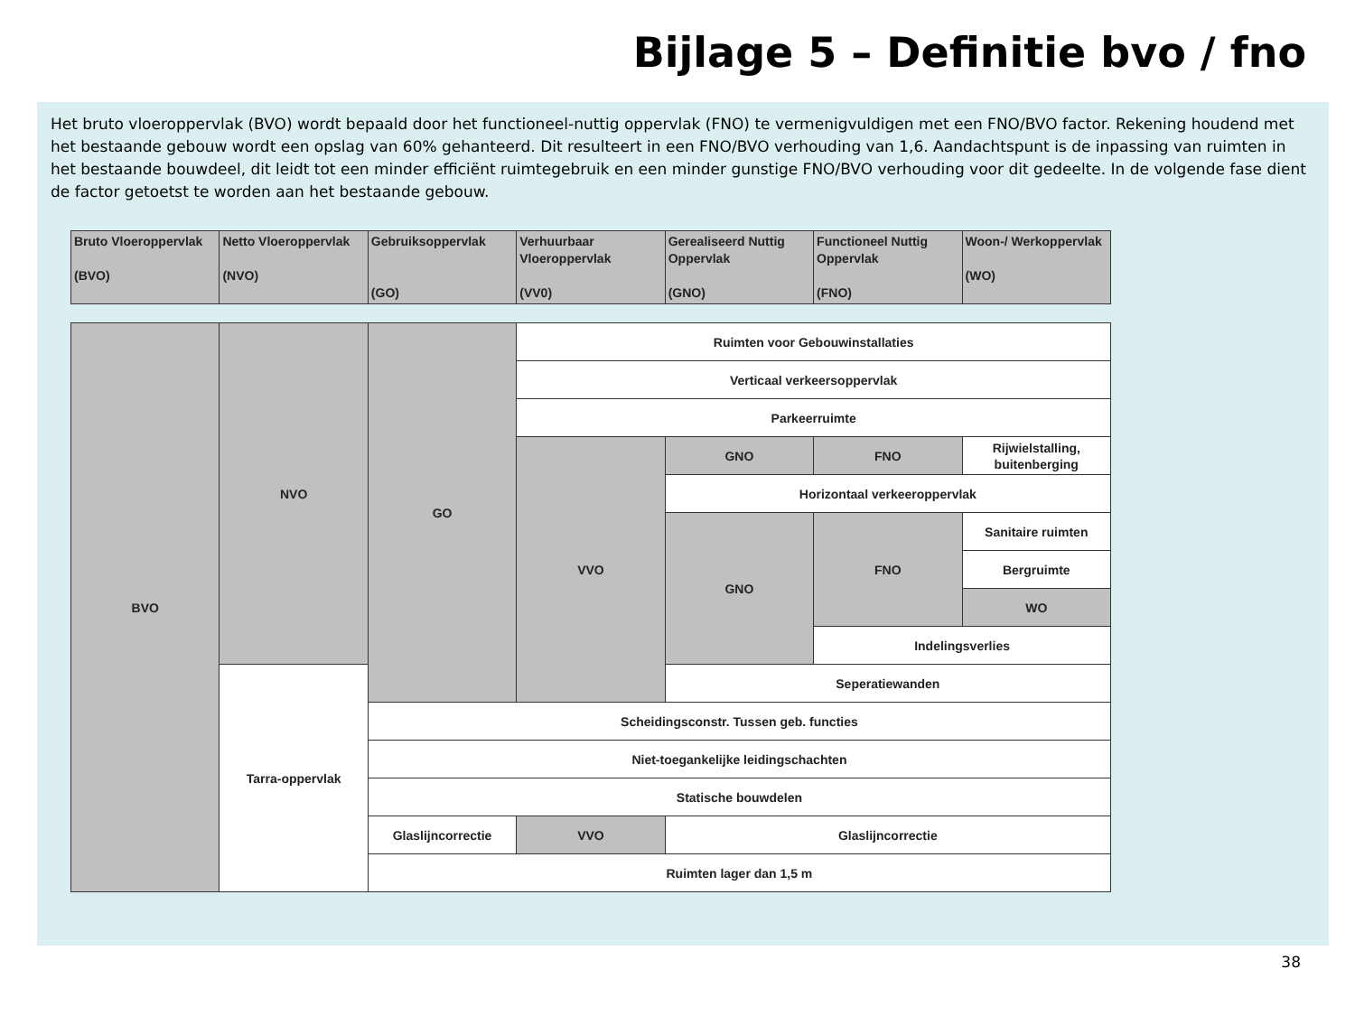Bijlage 5 – Definitie bvo / fno
Het bruto vloeroppervlak (BVO) wordt bepaald door het functioneel-nuttig oppervlak (FNO) te vermenigvuldigen met een FNO/BVO factor. Rekening houdend met het bestaande gebouw wordt een opslag van 60% gehanteerd. Dit resulteert in een FNO/BVO verhouding van 1,6. Aandachtspunt is de inpassing van ruimten in het bestaande bouwdeel, dit leidt tot een minder efficiënt ruimtegebruik en een minder gunstige FNO/BVO verhouding voor dit gedeelte. In de volgende fase dient de factor getoetst te worden aan het bestaande gebouw.
| Bruto Vloeroppervlak (BVO) | Netto Vloeroppervlak (NVO) | Gebruiksoppervlak (GO) | Verhuurbaar Vloeroppervlak (VV0) | Gerealiseerd Nuttig Oppervlak (GNO) | Functioneel Nuttig Oppervlak (FNO) | Woon-/ Werkoppervlak (WO) |
| --- | --- | --- | --- | --- | --- | --- |
| BVO | NVO | GO | Ruimten voor Gebouwinstallaties | | | |
| | | | Verticaal verkeersoppervlak | | | |
| | | | Parkeerruimte | | | |
| | | | VVO | GNO | FNO | Rijwielstalling, buitenberging |
| | | | | Horizontaal verkeeroppervlak | | |
| | | | | GNO | FNO | Sanitaire ruimten |
| | | | | | | Bergruimte |
| | | | | | | WO |
| | | | | | Indelingsverlies | |
| | Tarra-oppervlak | | | Seperatiewanden | | |
| | | Scheidingsconstr. Tussen geb. functies | | | | |
| | | Niet-toegankelijke leidingschachten | | | | |
| | | Statische bouwdelen | | | | |
| | | Glaslijncorrectie | VVO | Glaslijncorrectie | | |
| | | Ruimten lager dan 1,5 m | | | | |
38